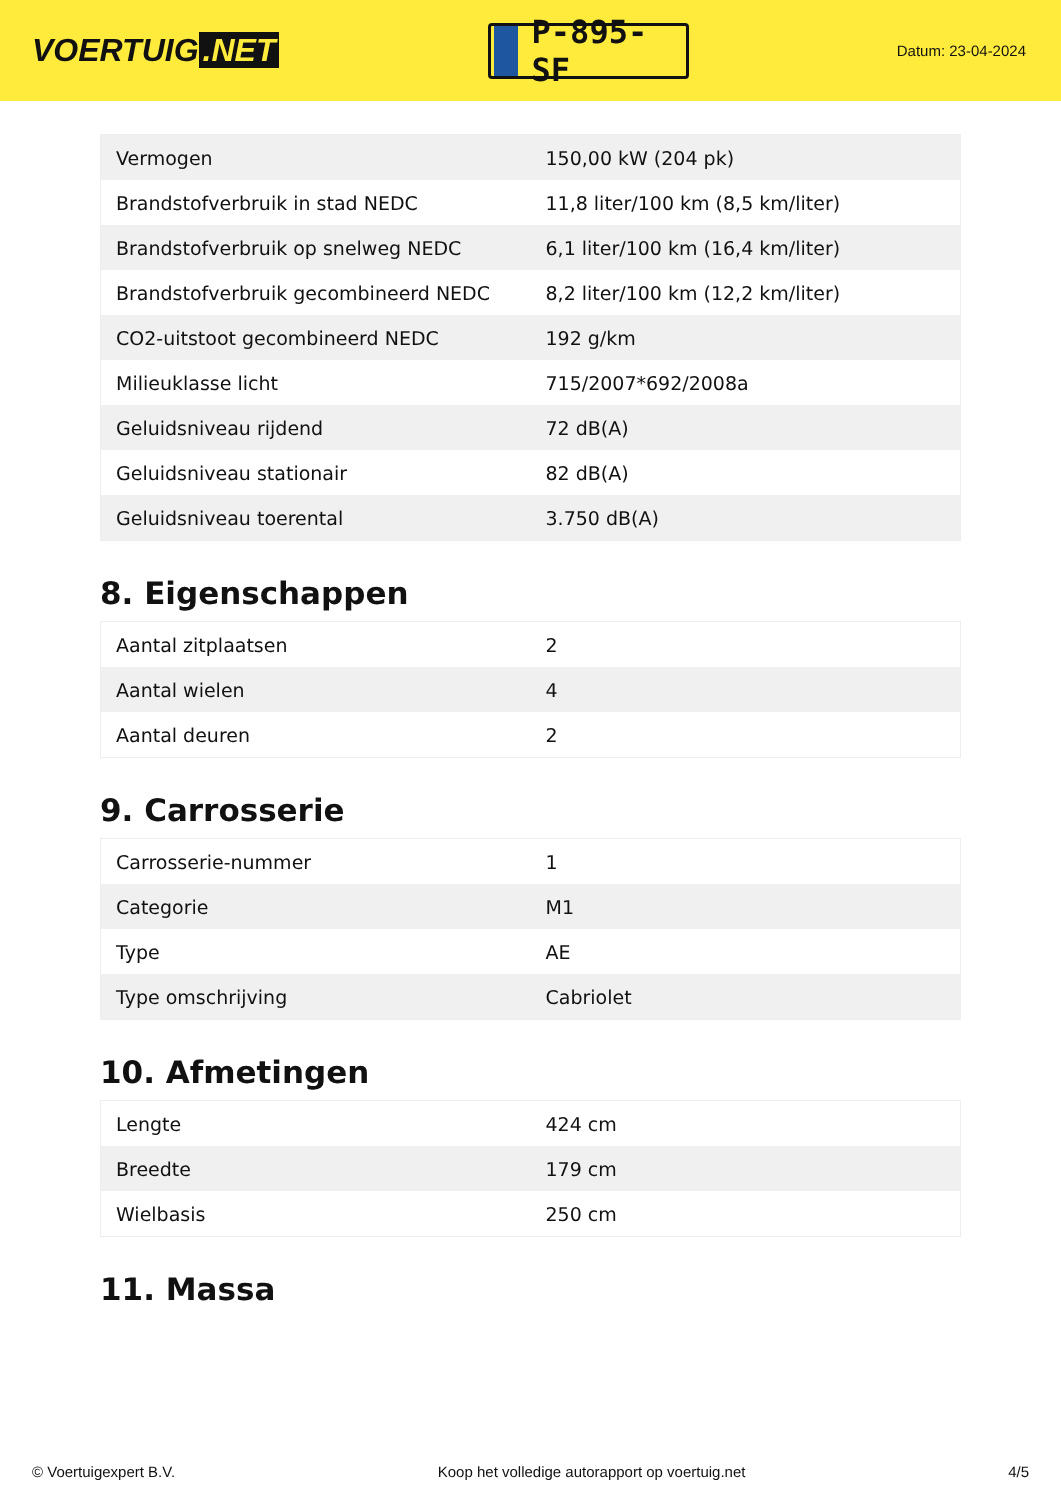VOERTUIG.NET
P-895-SF
Datum: 23-04-2024
| Vermogen | 150,00 kW (204 pk) |
| Brandstofverbruik in stad NEDC | 11,8 liter/100 km (8,5 km/liter) |
| Brandstofverbruik op snelweg NEDC | 6,1 liter/100 km (16,4 km/liter) |
| Brandstofverbruik gecombineerd NEDC | 8,2 liter/100 km (12,2 km/liter) |
| CO2-uitstoot gecombineerd NEDC | 192 g/km |
| Milieuklasse licht | 715/2007*692/2008a |
| Geluidsniveau rijdend | 72 dB(A) |
| Geluidsniveau stationair | 82 dB(A) |
| Geluidsniveau toerental | 3.750 dB(A) |
8. Eigenschappen
| Aantal zitplaatsen | 2 |
| Aantal wielen | 4 |
| Aantal deuren | 2 |
9. Carrosserie
| Carrosserie-nummer | 1 |
| Categorie | M1 |
| Type | AE |
| Type omschrijving | Cabriolet |
10. Afmetingen
| Lengte | 424 cm |
| Breedte | 179 cm |
| Wielbasis | 250 cm |
11. Massa
© Voertuigexpert B.V. Koop het volledige autorapport op voertuig.net 4/5